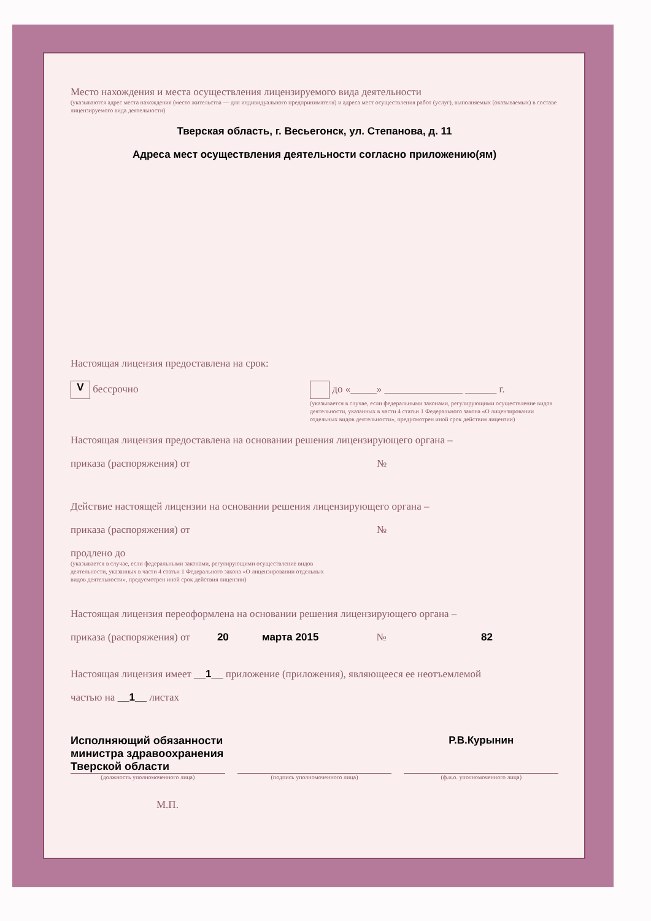Место нахождения и места осуществления лицензируемого вида деятельности
(указываются адрес места нахождения (место жительства — для индивидуального предпринимателя) и адреса мест осуществления работ (услуг), выполняемых (оказываемых) в составе лицензируемого вида деятельности)
Тверская область, г. Весьегонск, ул. Степанова, д. 11
Адреса мест осуществления деятельности согласно приложению(ям)
Настоящая лицензия предоставлена на срок:
V бессрочно до «_____» _______________ ______ г.
(указывается в случае, если федеральными законами, регулирующими осуществление видов деятельности, указанных в части 4 статьи 1 Федерального закона «О лицензировании отдельных видов деятельности», предусмотрен иной срок действия лицензии)
Настоящая лицензия предоставлена на основании решения лицензирующего органа –
приказа (распоряжения) от №
Действие настоящей лицензии на основании решения лицензирующего органа –
приказа (распоряжения) от №
продлено до
(указывается в случае, если федеральными законами, регулирующими осуществление видов
деятельности, указанных в части 4 статьи 1 Федерального закона «О лицензировании отдельных
видов деятельности», предусмотрен иной срок действия лицензии)
Настоящая лицензия переоформлена на основании решения лицензирующего органа –
приказа (распоряжения) от 20 марта 2015 № 82
Настоящая лицензия имеет __1__ приложение (приложения), являющееся ее неотъемлемой
частью на __1__ листах
Исполняющий обязанности
министра здравоохранения
Тверской области
Р.В.Курынин
(должность уполномоченного лица)
(подпись уполномоченного лица) (ф.и.о. уполномоченного лица)
М.П.